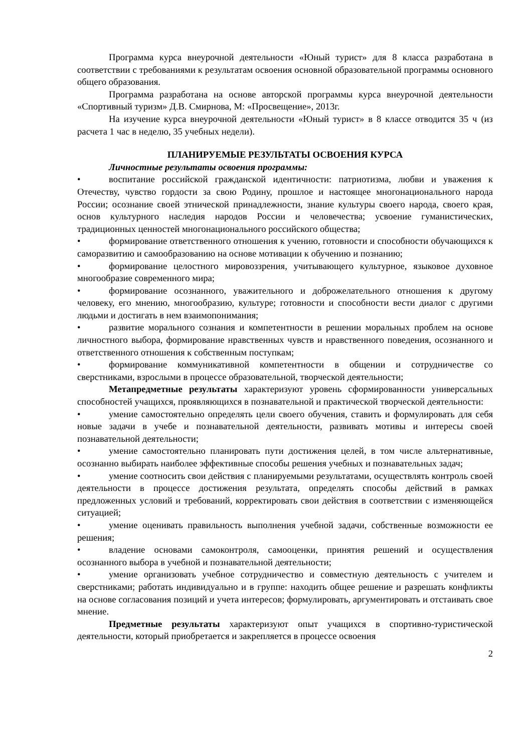Программа курса внеурочной деятельности «Юный турист» для 8 класса разработана в соответствии с требованиями к результатам освоения основной образовательной программы основного общего образования.
Программа разработана на основе авторской программы курса внеурочной деятельности «Спортивный туризм» Д.В. Смирнова, М: «Просвещение», 2013г.
На изучение курса внеурочной деятельности «Юный турист» в 8 классе отводится 35 ч (из расчета 1 час в неделю, 35 учебных недели).
ПЛАНИРУЕМЫЕ РЕЗУЛЬТАТЫ ОСВОЕНИЯ КУРСА
Личностные результаты освоения программы:
• воспитание российской гражданской идентичности: патриотизма, любви и уважения к Отечеству, чувство гордости за свою Родину, прошлое и настоящее многонационального народа России; осознание своей этнической принадлежности, знание культуры своего народа, своего края, основ культурного наследия народов России и человечества; усвоение гуманистических, традиционных ценностей многонационального российского общества;
• формирование ответственного отношения к учению, готовности и способности обучающихся к саморазвитию и самообразованию на основе мотивации к обучению и познанию;
• формирование целостного мировоззрения, учитывающего культурное, языковое духовное многообразие современного мира;
• формирование осознанного, уважительного и доброжелательного отношения к другому человеку, его мнению, многообразию, культуре; готовности и способности вести диалог с другими людьми и достигать в нем взаимопонимания;
• развитие морального сознания и компетентности в решении моральных проблем на основе личностного выбора, формирование нравственных чувств и нравственного поведения, осознанного и ответственного отношения к собственным поступкам;
• формирование коммуникативной компетентности в общении и сотрудничестве со сверстниками, взрослыми в процессе образовательной, творческой деятельности;
Метапредметные результаты характеризуют уровень сформированности универсальных способностей учащихся, проявляющихся в познавательной и практической творческой деятельности:
• умение самостоятельно определять цели своего обучения, ставить и формулировать для себя новые задачи в учебе и познавательной деятельности, развивать мотивы и интересы своей познавательной деятельности;
• умение самостоятельно планировать пути достижения целей, в том числе альтернативные, осознанно выбирать наиболее эффективные способы решения учебных и познавательных задач;
• умение соотносить свои действия с планируемыми результатами, осуществлять контроль своей деятельности в процессе достижения результата, определять способы действий в рамках предложенных условий и требований, корректировать свои действия в соответствии с изменяющейся ситуацией;
• умение оценивать правильность выполнения учебной задачи, собственные возможности ее решения;
• владение основами самоконтроля, самооценки, принятия решений и осуществления осознанного выбора в учебной и познавательной деятельности;
• умение организовать учебное сотрудничество и совместную деятельность с учителем и сверстниками; работать индивидуально и в группе: находить общее решение и разрешать конфликты на основе согласования позиций и учета интересов; формулировать, аргументировать и отстаивать свое мнение.
Предметные результаты характеризуют опыт учащихся в спортивно-туристической деятельности, который приобретается и закрепляется в процессе освоения
2